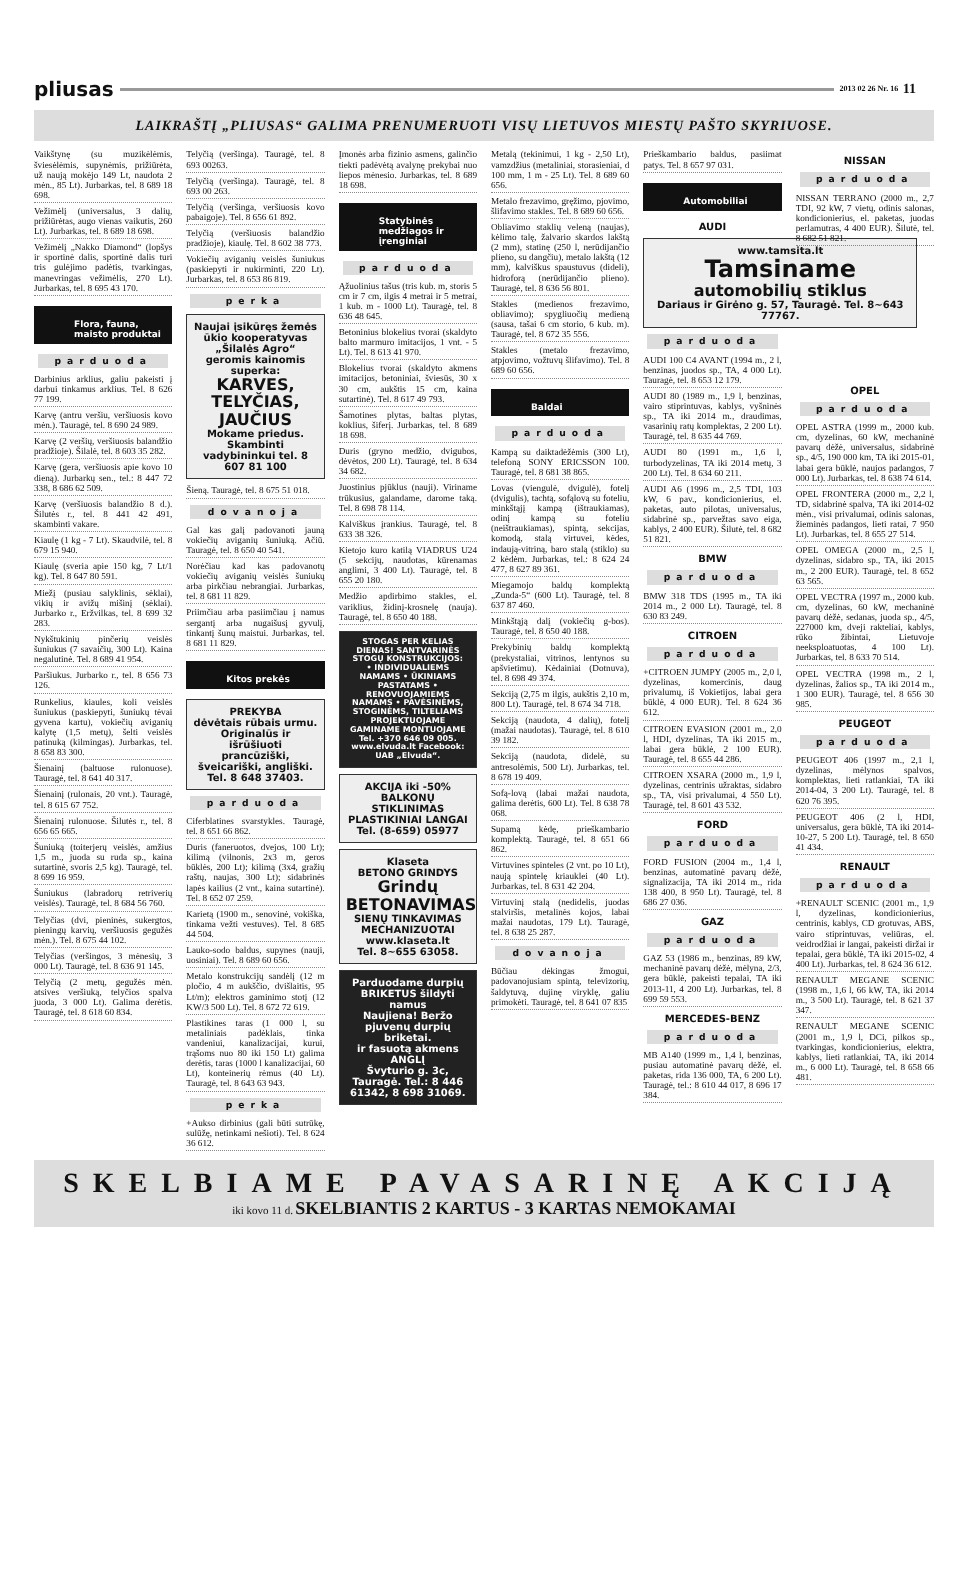pliusas 2013 02 26 Nr. 16 11
LAIKRAŠTĮ „PLIUSAS“ GALIMA PRENUMERUOTI VISŲ LIETUVOS MIESTŲ PAŠTO SKYRIUOSE.
Vaikštynę (su muzikėlėmis, šviesėlėmis, supynėmis, prižiūrėta, už naują mokėjo 149 Lt, naudota 2 mėn., 85 Lt). Jurbarkas, tel. 8 689 18 698.
Vežimėlį (universalus, 3 dalių, prižiūrėtas, augo vienas vaikutis, 260 Lt). Jurbarkas, tel. 8 689 18 698.
Vežimėlį „Nakko Diamond“ (lopšys ir sportinė dalis, sportinė dalis turi tris gulėjimo padėtis, tvarkingas, manevringas vežimėlis, 270 Lt). Jurbarkas, tel. 8 695 43 170.
Flora, fauna, maisto produktai
parduoda
Darbinius arklius, galiu pakeisti į darbui tinkamus arklius. Tel. 8 626 77 199.
Karvę (antru veršiu, veršiuosis kovo mėn.). Tauragė, tel. 8 690 24 989.
Karvę (2 veršių, veršiuosis balandžio pradžioje). Šilalė, tel. 8 603 35 282.
Karvę (gera, veršiuosis apie kovo 10 dieną). Jurbarkų sen., tel.: 8 447 72 338, 8 686 62 509.
Karvę (veršiuosis balandžio 8 d.). Šilutės r., tel. 8 441 42 491, skambinti vakare.
Kiaulę (1 kg - 7 Lt). Skaudvilė, tel. 8 679 15 940.
Kiaulę (sveria apie 150 kg, 7 Lt/1 kg). Tel. 8 647 80 591.
Miežį (pusiau salyklinis, sėklai), vikių ir avižų mišinį (sėklai). Jurbarko r., Eržvilkas, tel. 8 699 32 283.
Nykštukinių pinčerių veislės šuniukus (7 savaičių, 300 Lt). Kaina negalutinė. Tel. 8 689 41 954.
Paršiukus. Jurbarko r., tel. 8 656 73 126.
Runkelius, kiaules, koli veislės šuniukus (paskiepyti, šuniukų tėvai gyvena kartu), vokiečių aviganių kalytę (1,5 metų), šelti veislės patinuką (kilmingas). Jurbarkas, tel. 8 658 83 300.
Šienainį (baltuose rulonuose). Tauragė, tel. 8 641 40 317.
Šienainį (rulonais, 20 vnt.). Tauragė, tel. 8 615 67 752.
Šienainį rulonuose. Šilutės r., tel. 8 656 65 665.
Šuniuką (toiterjerų veislės, amžius 1,5 m., juoda su ruda sp., kaina sutartinė, svoris 2,5 kg). Tauragė, tel. 8 699 16 959.
Šuniukus (labradorų retriverių veislės). Tauragė, tel. 8 684 56 760.
Telyčias (dvi, pieninės, sukergtos, pieningų karvių, veršiuosis gegužės mėn.). Tel. 8 675 44 102.
Telyčias (veršingos, 3 mėnesių, 3 000 Lt). Tauragė, tel. 8 636 91 145.
Telyčią (2 metų, gegužės mėn. atsives veršiuką, telyčios spalva juoda, 3 000 Lt). Galima derėtis. Tauragė, tel. 8 618 60 834.
Telyčią (veršinga). Tauragė, tel. 8 693 00263.
Telyčią (veršinga). Tauragė, tel. 8 693 00 263.
Telyčią (veršinga, veršiuosis kovo pabaigoje). Tel. 8 656 61 892.
Telyčią (veršiuosis balandžio pradžioje), kiaulę. Tel. 8 602 38 773.
Vokiečių aviganių veislės šuniukus (paskiepyti ir nukirminti, 220 Lt). Jurbarkas, tel. 8 653 86 819.
perka
Naujai įsikūręs žemės ūkio kooperatyvas „Šilalės Agro“ geromis kainomis superka:
KARVES, TELYČIAS, JAUČIUS
Mokame priedus. Skambinti vadybininkui tel. 8 607 81 100
Šieną. Tauragė, tel. 8 675 51 018.
dovanoja
Gal kas galį padovanoti jauną vokiečių aviganių šuniuką. Ačiū. Tauragė, tel. 8 650 40 541.
Norėčiau kad kas padovanotų vokiečių aviganių veislės šuniukų arba pirkčiau nebrangiai. Jurbarkas, tel. 8 681 11 829.
Priimčiau arba pasiimčiau į namus sergantį arba nugaišusį gyvulį, tinkantį šunų maistui. Jurbarkas, tel. 8 681 11 829.
Kitos prekės
PREKYBA
dėvėtais rūbais urmu.
Originalūs ir išrūšiuoti prancūziški, šveicariški, angliški.
Tel. 8 648 37403.
parduoda
Ciferblatines svarstykles. Tauragė, tel. 8 651 66 862.
Duris (faneruotos, dvejos, 100 Lt); kilimą (vilnonis, 2x3 m, geros būklės, 200 Lt); kilimą (3x4, gražių raštų, naujas, 300 Lt); sidabrinės lapės kailius (2 vnt., kaina sutartinė). Tel. 8 652 07 259.
Karietą (1900 m., senovinė, vokiška, tinkama vežti vestuves). Tel. 8 685 44 504.
Lauko-sodo baldus, supynes (nauji, uosiniai). Tel. 8 689 60 656.
Metalo konstrukcijų sandėlį (12 m pločio, 4 m aukščio, dvišlaitis, 95 Lt/m); elektros gaminimo stotį (12 KW/3 500 Lt). Tel. 8 672 72 619.
Plastikines taras (1 000 l, su metaliniais padėklais, tinka vandeniui, kanalizacijai, kurui, trąšoms nuo 80 iki 150 Lt) galima derėtis, taras (1000 l kanalizacijai, 60 Lt), konteinerių rėmus (40 Lt). Tauragė, tel. 8 643 63 943.
perka
+Aukso dirbinius (gali būti sutrūkę, sulūžę, netinkami nešioti). Tel. 8 624 36 612.
Įmonės arba fizinio asmens, galinčio tiekti padėvėtą avalynę prekybai nuo liepos mėnesio. Jurbarkas, tel. 8 689 18 698.
Statybinės medžiagos ir įrenginiai
parduoda
Ąžuolinius tašus (tris kub. m, storis 5 cm ir 7 cm, ilgis 4 metrai ir 5 metrai, 1 kub. m - 1000 Lt). Tauragė, tel. 8 636 48 645.
Betoninius blokelius tvorai (skaldyto balto marmuro imitacijos, 1 vnt. - 5 Lt). Tel. 8 613 41 970.
Blokelius tvorai (skaldyto akmens imitacijos, betoniniai, šviesūs, 30 x 30 cm, aukštis 15 cm, kaina sutartinė). Tel. 8 617 49 793.
Šamotines plytas, baltas plytas, koklius, šiferį. Jurbarkas, tel. 8 689 18 698.
Duris (gryno medžio, dvigubos, dėvėtos, 200 Lt). Tauragė, tel. 8 634 34 682.
Juostinius pjūklus (nauji). Viriname trūkusius, galandame, darome taką. Tel. 8 698 78 114.
Kalviškus įrankius. Tauragė, tel. 8 633 38 326.
Kietojo kuro katilą VIADRUS U24 (5 sekcijų, naudotas, kūrenamas anglimi, 3 400 Lt). Tauragė, tel. 8 655 20 180.
Medžio apdirbimo stakles, el. variklius, židinį-krosnelę (nauja). Tauragė, tel. 8 650 40 188.
STOGAS PER KELIAS DIENAS! SANTVARINĖS STOGŲ KONSTRUKCIJOS:
• INDIVIDUALIEMS NAMAMS • ŪKINIAMS PASTATAMS • RENOVUOJAMIEMS NAMAMS • PAVĖSINĖMS, STOGINĖMS, TILTELIAMS
PROJEKTUOJAME GAMINAME MONTUOJAME
Tel. +370 646 09 005. www.elvuda.lt Facebook: UAB „Elvuda“.
AKCIJA iki -50%
BALKONŲ STIKLINIMAS PLASTIKINIAI LANGAI
Tel. (8-659) 05977
Klaseta
BETONO GRINDYS
Grindų BETONAVIMAS
SIENŲ TINKAVIMAS MECHANIZUOTAI
www.klaseta.lt
Tel. 8~655 63058.
Parduodame durpių BRIKETUS šildyti namus
Naujiena! Beržo pjuvenų durpių briketai.
ir fasuotą akmens ANGLĮ
Švyturio g. 3c, Tauragė. Tel.: 8 446 61342, 8 698 31069.
Metalą (tekinimui, 1 kg - 2,50 Lt), vamzdžius (metaliniai, storasieniai, d 100 mm, 1 m - 25 Lt). Tel. 8 689 60 656.
Metalo frezavimo, gręžimo, pjovimo, šlifavimo stakles. Tel. 8 689 60 656.
Obliavimo staklių veleną (naujas), kėlimo talę, žalvario skardos lakštą (2 mm), statinę (250 l, nerūdijančio plieno, su dangčiu), metalo lakštą (12 mm), kalviškus spaustuvus (dideli), hidroforą (nerūdijančio plieno). Tauragė, tel. 8 636 56 801.
Stakles (medienos frezavimo, obliavimo); spygliuočių medieną (sausa, tašai 6 cm storio, 6 kub. m). Tauragė, tel. 8 672 35 556.
Stakles (metalo frezavimo, atpjovimo, vožtuvų šlifavimo). Tel. 8 689 60 656.
Baldai
parduoda
Kampą su daiktadėžėmis (300 Lt), telefoną SONY ERICSSON 100. Tauragė, tel. 8 681 38 865.
Lovas (viengulė, dvigulė), fotelį (dvigulis), tachtą, sofąlovą su foteliu, minkštąjį kampą (ištraukiamas), odinį kampą su foteliu (neištraukiamas), spintą, sekcijas, komodą, stalą virtuvei, kėdes, indaują-vitriną, baro stalą (stiklo) su 2 kėdėm. Jurbarkas, tel.: 8 624 24 477, 8 627 89 361.
Miegamojo baldų komplektą „Zunda-5“ (600 Lt). Tauragė, tel. 8 637 87 460.
Minkštąją dalį (vokiečių g-bos). Tauragė, tel. 8 650 40 188.
Prekybinių baldų komplektą (prekystaliai, vitrinos, lentynos su apšvietimu). Kėdainiai (Dotnuva), tel. 8 698 49 374.
Sekciją (2,75 m ilgis, aukštis 2,10 m, 800 Lt). Tauragė, tel. 8 674 34 718.
Sekciją (naudota, 4 dalių), fotelį (mažai naudotas). Tauragė, tel. 8 610 39 182.
Sekciją (naudota, didelė, su antresolėmis, 500 Lt). Jurbarkas, tel. 8 678 19 409.
Sofą-lovą (labai mažai naudota, galima derėtis, 600 Lt). Tel. 8 638 78 068.
Supamą kėdę, prieškambario komplektą. Tauragė, tel. 8 651 66 862.
Virtuvines spinteles (2 vnt. po 10 Lt), naują spintelę kriauklei (40 Lt). Jurbarkas, tel. 8 631 42 204.
Virtuvinį stalą (nedidelis, juodas stalviršis, metalinės kojos, labai mažai naudotas, 179 Lt). Tauragė, tel. 8 638 25 287.
dovanoja
Būčiau dėkingas žmogui, padovanojusiam spintą, televizorių, šaldytuvą, dujinę viryklę, galiu primokėti. Tauragė, tel. 8 641 07 835
Prieškambario baldus, pasiimat patys. Tel. 8 657 97 031.
Automobiliai
AUDI
www.tamsita.lt
Tamsiname
automobilių stiklus
Dariaus ir Girėno g. 57, Tauragė. Tel. 8~643 77767.
parduoda
AUDI 100 C4 AVANT (1994 m., 2 l, benzinas, juodos sp., TA, 4 000 Lt). Tauragė, tel. 8 653 12 179.
AUDI 80 (1989 m., 1,9 l, benzinas, vairo stiprintuvas, kablys, vyšninės sp., TA iki 2014 m., draudimas, vasarinių ratų komplektas, 2 200 Lt). Tauragė, tel. 8 635 44 769.
AUDI 80 (1991 m., 1,6 l, turbodyzelinas, TA iki 2014 metų, 3 200 Lt). Tel. 8 634 60 211.
AUDI A6 (1996 m., 2,5 TDI, 103 kW, 6 pav., kondicionierius, el. paketas, auto pilotas, universalus, sidabrinė sp., parvežtas savo eiga, kablys, 2 400 EUR). Šilutė, tel. 8 682 51 821.
BMW
parduoda
BMW 318 TDS (1995 m., TA iki 2014 m., 2 000 Lt). Tauragė, tel. 8 630 83 249.
CITROEN
parduoda
+CITROEN JUMPY (2005 m., 2,0 l, dyzelinas, komercinis, daug privalumų, iš Vokietijos, labai gera būklė, 4 000 EUR). Tel. 8 624 36 612.
CITROEN EVASION (2001 m., 2,0 l, HDI, dyzelinas, TA iki 2015 m., labai gera būklė, 2 100 EUR). Tauragė, tel. 8 655 44 286.
CITROEN XSARA (2000 m., 1,9 l, dyzelinas, centrinis užraktas, sidabro sp., TA, visi privalumai, 4 550 Lt). Tauragė, tel. 8 601 43 532.
FORD
parduoda
FORD FUSION (2004 m., 1,4 l, benzinas, automatinė pavarų dėžė, signalizacija, TA iki 2014 m., rida 138 400, 8 950 Lt). Tauragė, tel. 8 686 27 036.
GAZ
parduoda
GAZ 53 (1986 m., benzinas, 89 kW, mechaninė pavarų dėžė, mėlyna, 2/3, gera būklė, pakeisti tepalai, TA iki 2013-11, 4 200 Lt). Jurbarkas, tel. 8 699 59 553.
MERCEDES-BENZ
parduoda
MB A140 (1999 m., 1,4 l, benzinas, pusiau automatinė pavarų dėžė, el. paketas, rida 136 000, TA, 6 200 Lt). Tauragė, tel.: 8 610 44 017, 8 696 17 384.
NISSAN
parduoda
NISSAN TERRANO (2000 m., 2,7 TDI, 92 kW, 7 vietų, odinis salonas, kondicionierius, el. paketas, juodas perlamutras, 4 400 EUR). Šilutė, tel. 8 682 51 821.
OPEL
parduoda
OPEL ASTRA (1999 m., 2000 kub. cm, dyzelinas, 60 kW, mechaninė pavarų dėžė, universalus, sidabrinė sp., 4/5, 190 000 km, TA iki 2015-01, labai gera būklė, naujos padangos, 7 000 Lt). Jurbarkas, tel. 8 638 74 614.
OPEL FRONTERA (2000 m., 2,2 l, TD, sidabrinė spalva, TA iki 2014-02 mėn., visi privalumai, odinis salonas, žieminės padangos, lieti ratai, 7 950 Lt). Jurbarkas, tel. 8 655 27 514.
OPEL OMEGA (2000 m., 2,5 l, dyzelinas, sidabro sp., TA, iki 2015 m., 2 200 EUR). Tauragė, tel. 8 652 63 565.
OPEL VECTRA (1997 m., 2000 kub. cm, dyzelinas, 60 kW, mechaninė pavarų dėžė, sedanas, juoda sp., 4/5, 227000 km, dveji rakteliai, kablys, rūko žibintai, Lietuvoje neeksploatuotas, 4 100 Lt). Jurbarkas, tel. 8 633 70 514.
OPEL VECTRA (1998 m., 2 l, dyzelinas, žalios sp., TA iki 2014 m., 1 300 EUR). Tauragė, tel. 8 656 30 985.
PEUGEOT
parduoda
PEUGEOT 406 (1997 m., 2,1 l, dyzelinas, mėlynos spalvos, komplektas, lieti ratlankiai, TA iki 2014-04, 3 200 Lt). Tauragė, tel. 8 620 76 395.
PEUGEOT 406 (2 l, HDI, universalus, gera būklė, TA iki 2014-10-27, 5 200 Lt). Tauragė, tel. 8 650 41 434.
RENAULT
parduoda
+RENAULT SCENIC (2001 m., 1,9 l, dyzelinas, kondicionierius, centrinis, kablys, CD grotuvas, ABS, vairo stiprintuvas, veliūras, el. veidrodžiai ir langai, pakeisti diržai ir tepalai, gera būklė, TA iki 2015-02, 4 400 Lt). Jurbarkas, tel. 8 624 36 612.
RENAULT MEGANE SCENIC (1998 m., 1,6 l, 66 kW, TA, iki 2014 m., 3 500 Lt). Tauragė, tel. 8 621 37 347.
RENAULT MEGANE SCENIC (2001 m., 1,9 l, DCi, pilkos sp., tvarkingas, kondicionierius, elektra, kablys, lieti ratlankiai, TA, iki 2014 m., 6 000 Lt). Tauragė, tel. 8 658 66 481.
SKELBIAME PAVASARINĘ AKCIJĄ
iki kovo 11 d. SKELBIANTIS 2 KARTUS - 3 KARTAS NEMOKAMAI